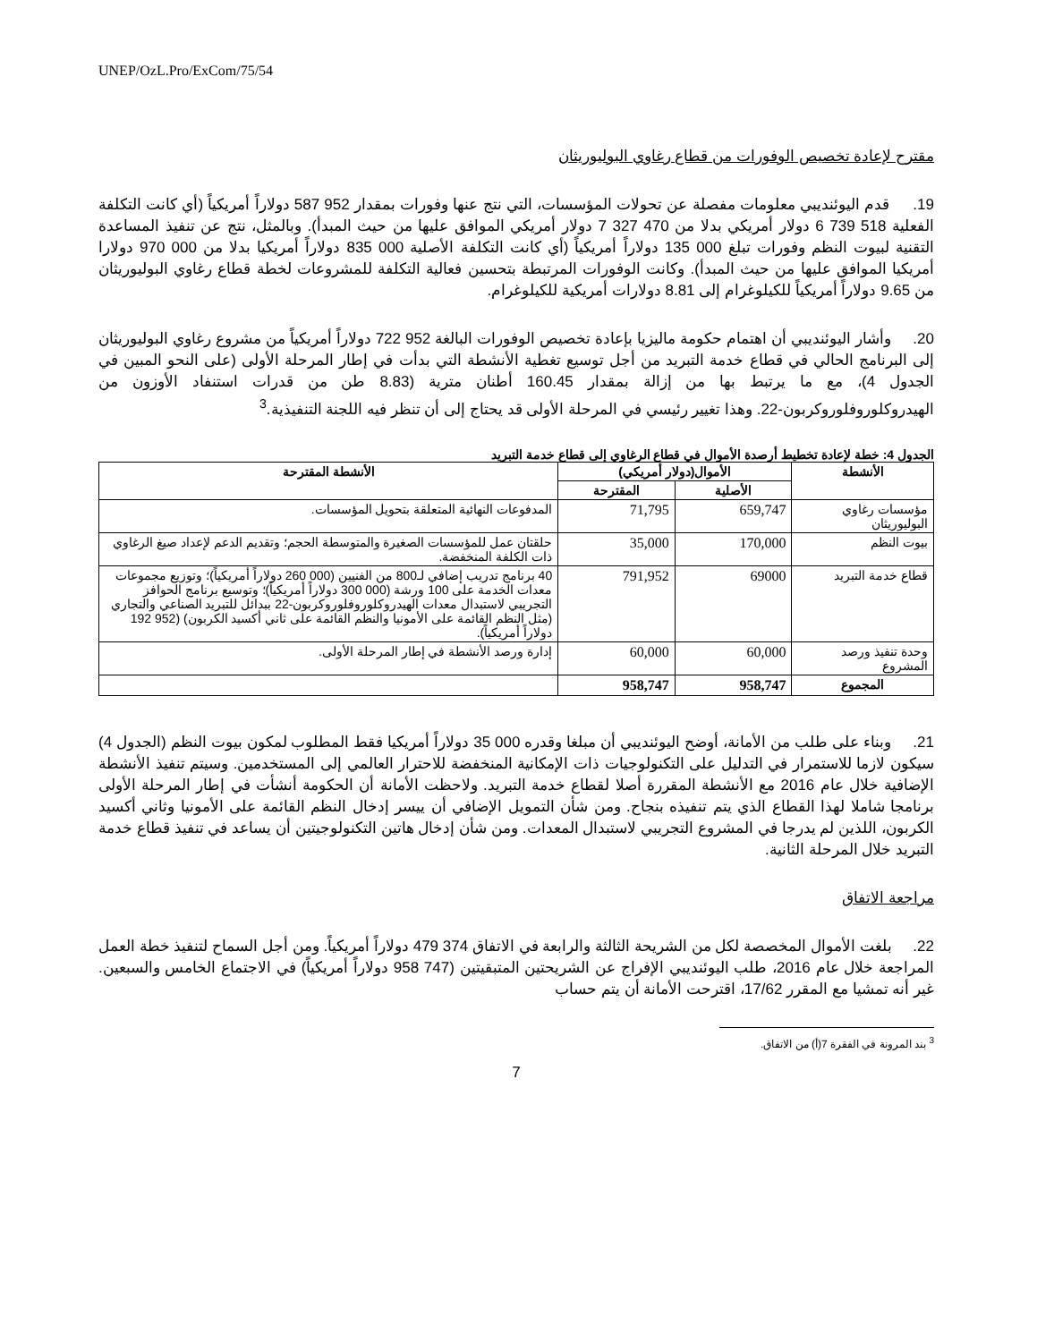UNEP/OzL.Pro/ExCom/75/54
مقترح لإعادة تخصيص الوفورات من قطاع رغاوي البوليوريثان
19. قدم اليوئنديبي معلومات مفصلة عن تحولات المؤسسات، التي نتج عنها وفورات بمقدار 952 587 دولاراً أمريكياً (أي كانت التكلفة الفعلية 518 739 6 دولار أمريكي بدلا من 470 327 7 دولار أمريكي الموافق عليها من حيث المبدأ). وبالمثل، نتج عن تنفيذ المساعدة التقنية لبيوت النظم وفورات تبلغ 000 135 دولاراً أمريكياً (أي كانت التكلفة الأصلية 000 835 دولاراً أمريكيا بدلا من 000 970 دولارا أمريكيا الموافق عليها من حيث المبدأ). وكانت الوفورات المرتبطة بتحسين فعالية التكلفة للمشروعات لخطة قطاع رغاوي البوليوريثان من 9.65 دولاراً أمريكياً للكيلوغرام إلى 8.81 دولارات أمريكية للكيلوغرام.
20. وأشار اليوئنديبي أن اهتمام حكومة ماليزيا بإعادة تخصيص الوفورات البالغة 952 722 دولاراً أمريكياً من مشروع رغاوي البوليوريثان إلى البرنامج الحالي في قطاع خدمة التبريد من أجل توسيع تغطية الأنشطة التي بدأت في إطار المرحلة الأولى (على النحو المبين في الجدول 4)، مع ما يرتبط بها من إزالة بمقدار 160.45 أطنان مترية (8.83 طن من قدرات استنفاد الأوزون من الهيدروكلوروفلوروكربون-22. وهذا تغيير رئيسي في المرحلة الأولى قد يحتاج إلى أن تنظر فيه اللجنة التنفيذية.<sup>3</sup>
الجدول 4: خطة لإعادة تخطيط أرصدة الأموال في قطاع الرغاوي إلى قطاع خدمة التبريد
| الأنشطة | الأموال(دولار أمريكي) | | الأنشطة المقترحة |
| --- | --- | --- | --- |
| | الأصلية | المقترحة | |
| مؤسسات رغاوي البوليوريثان | 659,747 | 71,795 | المدفوعات النهائية المتعلقة بتحويل المؤسسات. |
| بيوت النظم | 170,000 | 35,000 | حلقتان عمل للمؤسسات الصغيرة والمتوسطة الحجم؛ وتقديم الدعم لإعداد صيغ الرغاوي ذات الكلفة المنخفضة. |
| قطاع خدمة التبريد | 69000 | 791,952 | 40 برنامج تدريب إضافي لـ800 من الفنيين (000 260 دولاراً أمريكياً)؛ وتوزيع مجموعات معدات الخدمة على 100 ورشة (000 300 دولاراً أمريكياً)؛ وتوسيع برنامج الحوافز التجريبي لاستبدال معدات الهيدروكلوروفلوروكربون-22 ببدائل للتبريد الصناعي والتجاري (مثل النظم القائمة على الأمونيا والنظم القائمة على ثاني أكسيد الكربون) (952 192 دولاراً أمريكياً). |
| وحدة تنفيذ ورصد المشروع | 60,000 | 60,000 | إدارة ورصد الأنشطة في إطار المرحلة الأولى. |
| المجموع | 958,747 | 958,747 | |
21. وبناء على طلب من الأمانة، أوضح اليوئنديبي أن مبلغا وقدره 000 35 دولاراً أمريكيا فقط المطلوب لمكون بيوت النظم (الجدول 4) سيكون لازما للاستمرار في التدليل على التكنولوجيات ذات الإمكانية المنخفضة للاحترار العالمي إلى المستخدمين. وسيتم تنفيذ الأنشطة الإضافية خلال عام 2016 مع الأنشطة المقررة أصلا لقطاع خدمة التبريد. ولاحظت الأمانة أن الحكومة أنشأت في إطار المرحلة الأولى برنامجا شاملا لهذا القطاع الذي يتم تنفيذه بنجاح. ومن شأن التمويل الإضافي أن ييسر إدخال النظم القائمة على الأمونيا وثاني أكسيد الكربون، اللذين لم يدرجا في المشروع التجريبي لاستبدال المعدات. ومن شأن إدخال هاتين التكنولوجيتين أن يساعد في تنفيذ قطاع خدمة التبريد خلال المرحلة الثانية.
مراجعة الاتفاق
22. بلغت الأموال المخصصة لكل من الشريحة الثالثة والرابعة في الاتفاق 374 479 دولاراً أمريكياً. ومن أجل السماح لتنفيذ خطة العمل المراجعة خلال عام 2016، طلب اليوئنديبي الإفراج عن الشريحتين المتبقيتين (747 958 دولاراً أمريكياً) في الاجتماع الخامس والسبعين. غير أنه تمشيا مع المقرر 17/62، اقترحت الأمانة أن يتم حساب
<sup>3</sup> بند المرونة في الفقرة 7(أ) من الاتفاق.
7